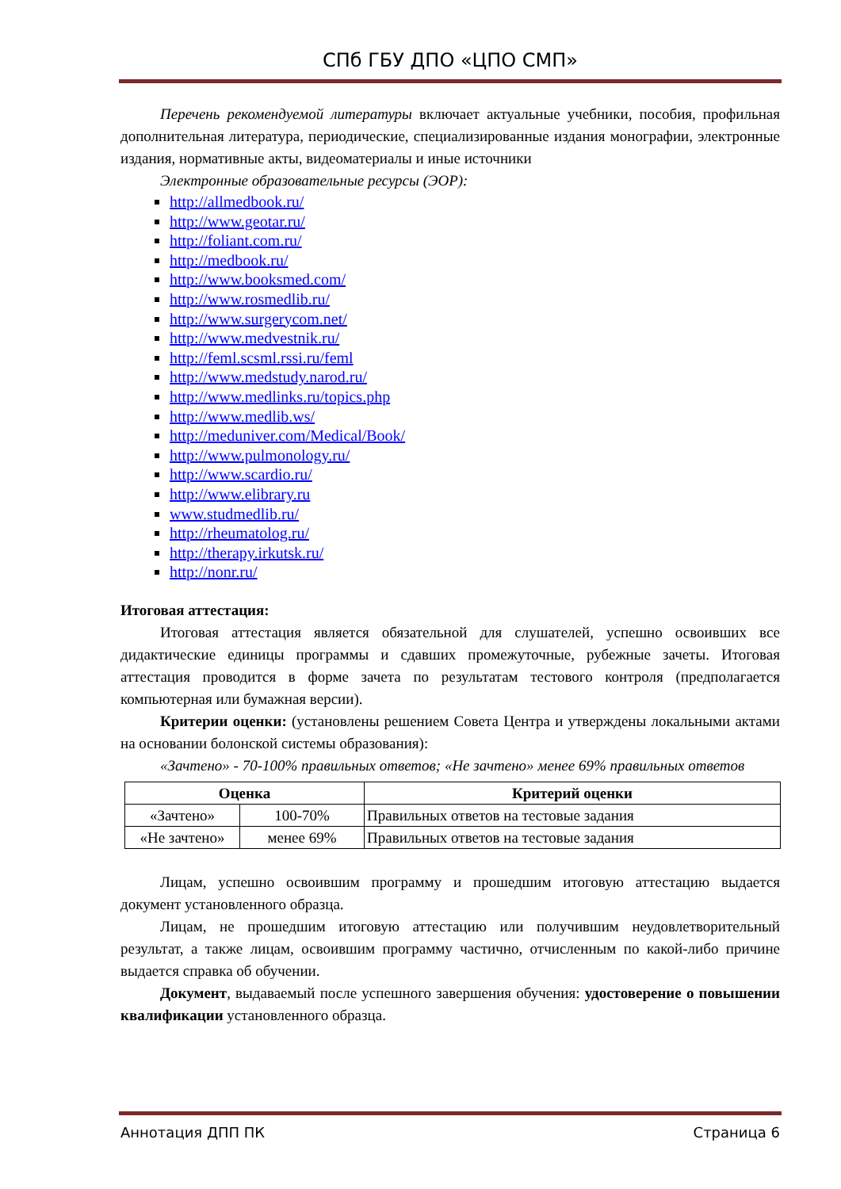СПб ГБУ ДПО «ЦПО СМП»
Перечень рекомендуемой литературы включает актуальные учебники, пособия, профильная дополнительная литература, периодические, специализированные издания монографии, электронные издания, нормативные акты, видеоматериалы и иные источники
Электронные образовательные ресурсы (ЭОР):
http://allmedbook.ru/
http://www.geotar.ru/
http://foliant.com.ru/
http://medbook.ru/
http://www.booksmed.com/
http://www.rosmedlib.ru/
http://www.surgerycom.net/
http://www.medvestnik.ru/
http://feml.scsml.rssi.ru/feml
http://www.medstudy.narod.ru/
http://www.medlinks.ru/topics.php
http://www.medlib.ws/
http://meduniver.com/Medical/Book/
http://www.pulmonology.ru/
http://www.scardio.ru/
http://www.elibrary.ru
www.studmedlib.ru/
http://rheumatolog.ru/
http://therapy.irkutsk.ru/
http://nonr.ru/
Итоговая аттестация:
Итоговая аттестация является обязательной для слушателей, успешно освоивших все дидактические единицы программы и сдавших промежуточные, рубежные зачеты. Итоговая аттестация проводится в форме зачета по результатам тестового контроля (предполагается компьютерная или бумажная версии).
Критерии оценки: (установлены решением Совета Центра и утверждены локальными актами на основании болонской системы образования):
«Зачтено» - 70-100% правильных ответов; «Не зачтено» менее 69% правильных ответов
| Оценка | | Критерий оценки |
| --- | --- | --- |
| «Зачтено» | 100-70% | Правильных ответов на тестовые задания |
| «Не зачтено» | менее 69% | Правильных ответов на тестовые задания |
Лицам, успешно освоившим программу и прошедшим итоговую аттестацию выдается документ установленного образца.
Лицам, не прошедшим итоговую аттестацию или получившим неудовлетворительный результат, а также лицам, освоившим программу частично, отчисленным по какой-либо причине выдается справка об обучении.
Документ, выдаваемый после успешного завершения обучения: удостоверение о повышении квалификации установленного образца.
Аннотация ДПП ПК Страница 6